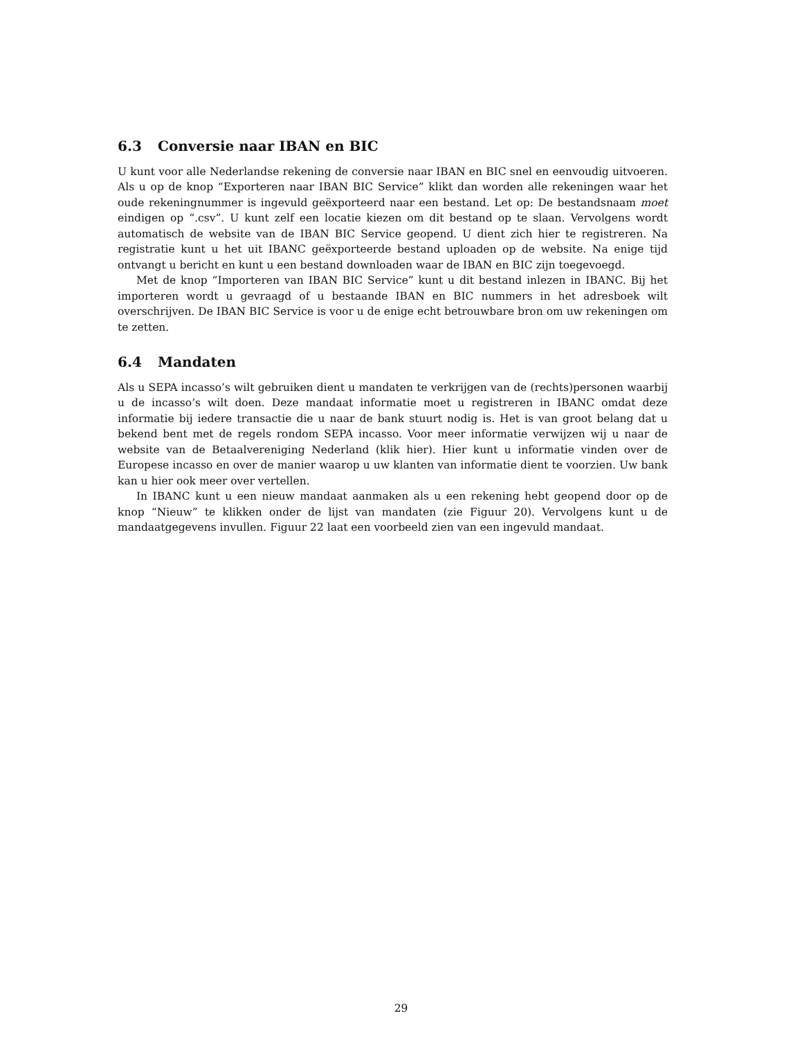6.3 Conversie naar IBAN en BIC
U kunt voor alle Nederlandse rekening de conversie naar IBAN en BIC snel en eenvoudig uitvoeren. Als u op de knop “Exporteren naar IBAN BIC Service” klikt dan worden alle rekeningen waar het oude rekeningnummer is ingevuld geëxporteerd naar een bestand. Let op: De bestandsnaam moet eindigen op “.csv”. U kunt zelf een locatie kiezen om dit bestand op te slaan. Vervolgens wordt automatisch de website van de IBAN BIC Service geopend. U dient zich hier te registreren. Na registratie kunt u het uit IBANC geëxporteerde bestand uploaden op de website. Na enige tijd ontvangt u bericht en kunt u een bestand downloaden waar de IBAN en BIC zijn toegevoegd.
Met de knop “Importeren van IBAN BIC Service” kunt u dit bestand inlezen in IBANC. Bij het importeren wordt u gevraagd of u bestaande IBAN en BIC nummers in het adresboek wilt overschrijven. De IBAN BIC Service is voor u de enige echt betrouwbare bron om uw rekeningen om te zetten.
6.4 Mandaten
Als u SEPA incasso’s wilt gebruiken dient u mandaten te verkrijgen van de (rechts)personen waarbij u de incasso’s wilt doen. Deze mandaat informatie moet u registreren in IBANC omdat deze informatie bij iedere transactie die u naar de bank stuurt nodig is. Het is van groot belang dat u bekend bent met de regels rondom SEPA incasso. Voor meer informatie verwijzen wij u naar de website van de Betaalvereniging Nederland (klik hier). Hier kunt u informatie vinden over de Europese incasso en over de manier waarop u uw klanten van informatie dient te voorzien. Uw bank kan u hier ook meer over vertellen.
In IBANC kunt u een nieuw mandaat aanmaken als u een rekening hebt geopend door op de knop “Nieuw” te klikken onder de lijst van mandaten (zie Figuur 20). Vervolgens kunt u de mandaatgegevens invullen. Figuur 22 laat een voorbeeld zien van een ingevuld mandaat.
29